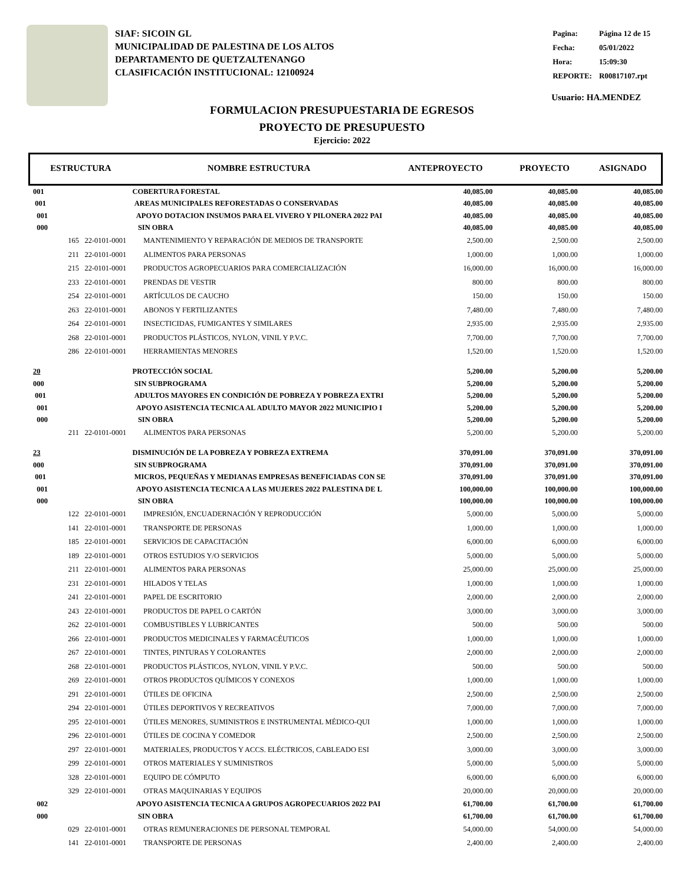SIAF: SICOIN GL
MUNICIPALIDAD DE PALESTINA DE LOS ALTOS
DEPARTAMENTO DE QUETZALTENANGO
CLASIFICACIÓN INSTITUCIONAL: 12100924
| Pagina: | Página 12 de 15 |
| Fecha: | 05/01/2022 |
| Hora: | 15:09:30 |
| REPORTE: | R00817107.rpt |
Usuario: HA.MENDEZ
FORMULACION PRESUPUESTARIA DE EGRESOS
PROYECTO DE PRESUPUESTO
Ejercicio: 2022
| ESTRUCTURA | NOMBRE ESTRUCTURA | ANTEPROYECTO | PROYECTO | ASIGNADO |
| --- | --- | --- | --- | --- |
| 001 | | COBERTURA FORESTAL | 40,085.00 | 40,085.00 | 40,085.00 |
| 001 | | AREAS MUNICIPALES REFORESTADAS O CONSERVADAS | 40,085.00 | 40,085.00 | 40,085.00 |
| 001 | | APOYO DOTACION INSUMOS PARA EL VIVERO Y PILONERA 2022 PAI | 40,085.00 | 40,085.00 | 40,085.00 |
| 000 | | SIN OBRA | 40,085.00 | 40,085.00 | 40,085.00 |
| 165 | 22-0101-0001 | MANTENIMIENTO Y REPARACIÓN DE MEDIOS DE TRANSPORTE | 2,500.00 | 2,500.00 | 2,500.00 |
| 211 | 22-0101-0001 | ALIMENTOS PARA PERSONAS | 1,000.00 | 1,000.00 | 1,000.00 |
| 215 | 22-0101-0001 | PRODUCTOS AGROPECUARIOS PARA COMERCIALIZACIÓN | 16,000.00 | 16,000.00 | 16,000.00 |
| 233 | 22-0101-0001 | PRENDAS DE VESTIR | 800.00 | 800.00 | 800.00 |
| 254 | 22-0101-0001 | ARTÍCULOS DE CAUCHO | 150.00 | 150.00 | 150.00 |
| 263 | 22-0101-0001 | ABONOS Y FERTILIZANTES | 7,480.00 | 7,480.00 | 7,480.00 |
| 264 | 22-0101-0001 | INSECTICIDAS, FUMIGANTES Y SIMILARES | 2,935.00 | 2,935.00 | 2,935.00 |
| 268 | 22-0101-0001 | PRODUCTOS PLÁSTICOS, NYLON, VINIL Y P.V.C. | 7,700.00 | 7,700.00 | 7,700.00 |
| 286 | 22-0101-0001 | HERRAMIENTAS MENORES | 1,520.00 | 1,520.00 | 1,520.00 |
| 20 | | PROTECCIÓN SOCIAL | 5,200.00 | 5,200.00 | 5,200.00 |
| 000 | | SIN SUBPROGRAMA | 5,200.00 | 5,200.00 | 5,200.00 |
| 001 | | ADULTOS MAYORES EN CONDICIÓN DE POBREZA Y POBREZA EXTRI | 5,200.00 | 5,200.00 | 5,200.00 |
| 001 | | APOYO ASISTENCIA TECNICA AL ADULTO MAYOR 2022 MUNICIPIO I | 5,200.00 | 5,200.00 | 5,200.00 |
| 000 | | SIN OBRA | 5,200.00 | 5,200.00 | 5,200.00 |
| 211 | 22-0101-0001 | ALIMENTOS PARA PERSONAS | 5,200.00 | 5,200.00 | 5,200.00 |
| 23 | | DISMINUCIÓN DE LA POBREZA Y POBREZA EXTREMA | 370,091.00 | 370,091.00 | 370,091.00 |
| 000 | | SIN SUBPROGRAMA | 370,091.00 | 370,091.00 | 370,091.00 |
| 001 | | MICROS, PEQUEÑAS Y MEDIANAS EMPRESAS BENEFICIADAS CON SE | 370,091.00 | 370,091.00 | 370,091.00 |
| 001 | | APOYO ASISTENCIA TECNICA A LAS MUJERES 2022 PALESTINA DE L | 100,000.00 | 100,000.00 | 100,000.00 |
| 000 | | SIN OBRA | 100,000.00 | 100,000.00 | 100,000.00 |
| 122 | 22-0101-0001 | IMPRESIÓN, ENCUADERNACIÓN Y REPRODUCCIÓN | 5,000.00 | 5,000.00 | 5,000.00 |
| 141 | 22-0101-0001 | TRANSPORTE DE PERSONAS | 1,000.00 | 1,000.00 | 1,000.00 |
| 185 | 22-0101-0001 | SERVICIOS DE CAPACITACIÓN | 6,000.00 | 6,000.00 | 6,000.00 |
| 189 | 22-0101-0001 | OTROS ESTUDIOS Y/O SERVICIOS | 5,000.00 | 5,000.00 | 5,000.00 |
| 211 | 22-0101-0001 | ALIMENTOS PARA PERSONAS | 25,000.00 | 25,000.00 | 25,000.00 |
| 231 | 22-0101-0001 | HILADOS Y TELAS | 1,000.00 | 1,000.00 | 1,000.00 |
| 241 | 22-0101-0001 | PAPEL DE ESCRITORIO | 2,000.00 | 2,000.00 | 2,000.00 |
| 243 | 22-0101-0001 | PRODUCTOS DE PAPEL O CARTÓN | 3,000.00 | 3,000.00 | 3,000.00 |
| 262 | 22-0101-0001 | COMBUSTIBLES Y LUBRICANTES | 500.00 | 500.00 | 500.00 |
| 266 | 22-0101-0001 | PRODUCTOS MEDICINALES Y FARMACÉUTICOS | 1,000.00 | 1,000.00 | 1,000.00 |
| 267 | 22-0101-0001 | TINTES, PINTURAS Y COLORANTES | 2,000.00 | 2,000.00 | 2,000.00 |
| 268 | 22-0101-0001 | PRODUCTOS PLÁSTICOS, NYLON, VINIL Y P.V.C. | 500.00 | 500.00 | 500.00 |
| 269 | 22-0101-0001 | OTROS PRODUCTOS QUÍMICOS Y CONEXOS | 1,000.00 | 1,000.00 | 1,000.00 |
| 291 | 22-0101-0001 | ÚTILES DE OFICINA | 2,500.00 | 2,500.00 | 2,500.00 |
| 294 | 22-0101-0001 | ÚTILES DEPORTIVOS Y RECREATIVOS | 7,000.00 | 7,000.00 | 7,000.00 |
| 295 | 22-0101-0001 | ÚTILES MENORES, SUMINISTROS E INSTRUMENTAL MÉDICO-QUI | 1,000.00 | 1,000.00 | 1,000.00 |
| 296 | 22-0101-0001 | ÚTILES DE COCINA Y COMEDOR | 2,500.00 | 2,500.00 | 2,500.00 |
| 297 | 22-0101-0001 | MATERIALES, PRODUCTOS Y ACCS. ELÉCTRICOS, CABLEADO ESI | 3,000.00 | 3,000.00 | 3,000.00 |
| 299 | 22-0101-0001 | OTROS MATERIALES Y SUMINISTROS | 5,000.00 | 5,000.00 | 5,000.00 |
| 328 | 22-0101-0001 | EQUIPO DE CÓMPUTO | 6,000.00 | 6,000.00 | 6,000.00 |
| 329 | 22-0101-0001 | OTRAS MAQUINARIAS Y EQUIPOS | 20,000.00 | 20,000.00 | 20,000.00 |
| 002 | | APOYO ASISTENCIA TECNICA A GRUPOS AGROPECUARIOS 2022 PAI | 61,700.00 | 61,700.00 | 61,700.00 |
| 000 | | SIN OBRA | 61,700.00 | 61,700.00 | 61,700.00 |
| 029 | 22-0101-0001 | OTRAS REMUNERACIONES DE PERSONAL TEMPORAL | 54,000.00 | 54,000.00 | 54,000.00 |
| 141 | 22-0101-0001 | TRANSPORTE DE PERSONAS | 2,400.00 | 2,400.00 | 2,400.00 |